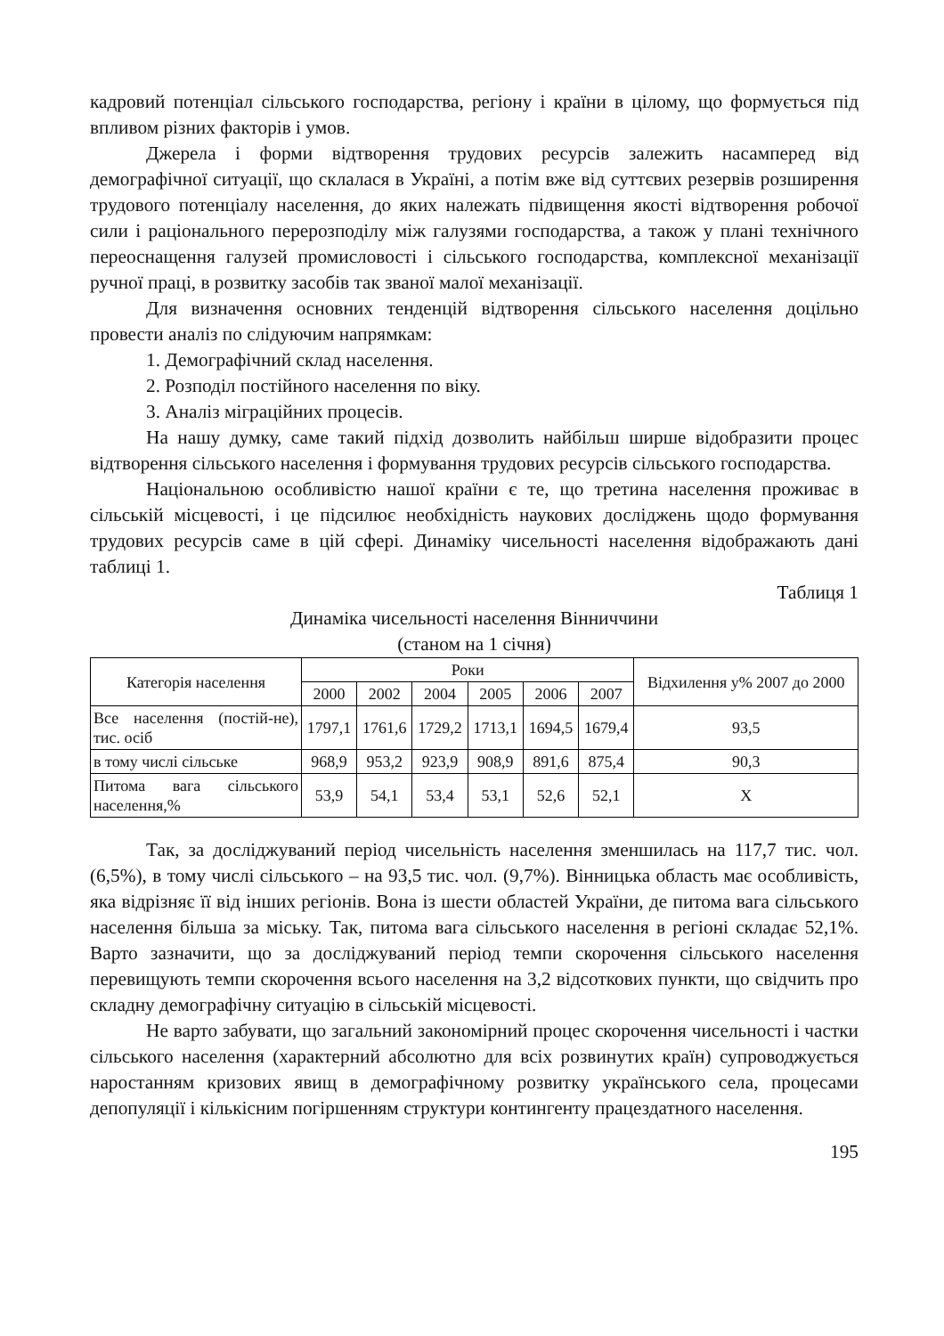кадровий потенціал сільського господарства, регіону і країни в цілому, що формується під впливом різних факторів і умов.
Джерела і форми відтворення трудових ресурсів залежить насамперед від демографічної ситуації, що склалася в Україні, а потім вже від суттєвих резервів розширення трудового потенціалу населення, до яких належать підвищення якості відтворення робочої сили і раціонального перерозподілу між галузями господарства, а також у плані технічного переоснащення галузей промисловості і сільського господарства, комплексної механізації ручної праці, в розвитку засобів так званої малої механізації.
Для визначення основних тенденцій відтворення сільського населення доцільно провести аналіз по слідуючим напрямкам:
1. Демографічний склад населення.
2. Розподіл постійного населення по віку.
3. Аналіз міграційних процесів.
На нашу думку, саме такий підхід дозволить найбільш ширше відобразити процес відтворення сільського населення і формування трудових ресурсів сільського господарства.
Національною особливістю нашої країни є те, що третина населення проживає в сільській місцевості, і це підсилює необхідність наукових досліджень щодо формування трудових ресурсів саме в цій сфері. Динаміку чисельності населення відображають дані таблиці 1.
Таблиця 1
Динаміка чисельності населення Вінниччини
(станом на 1 січня)
| Категорія населення | Роки | | | | | | Відхилення у% 2007 до 2000 |
| --- | --- | --- | --- | --- | --- | --- | --- |
| | 2000 | 2002 | 2004 | 2005 | 2006 | 2007 | |
| Все населення (постій-не), тис. осіб | 1797,1 | 1761,6 | 1729,2 | 1713,1 | 1694,5 | 1679,4 | 93,5 |
| в тому числі сільське | 968,9 | 953,2 | 923,9 | 908,9 | 891,6 | 875,4 | 90,3 |
| Питома вага сільського населення,% | 53,9 | 54,1 | 53,4 | 53,1 | 52,6 | 52,1 | Х |
Так, за досліджуваний період чисельність населення зменшилась на 117,7 тис. чол. (6,5%), в тому числі сільського – на 93,5 тис. чол. (9,7%). Вінницька область має особливість, яка відрізняє її від інших регіонів. Вона із шести областей України, де питома вага сільського населення більша за міську. Так, питома вага сільського населення в регіоні складає 52,1%. Варто зазначити, що за досліджуваний період темпи скорочення сільського населення перевищують темпи скорочення всього населення на 3,2 відсоткових пункти, що свідчить про складну демографічну ситуацію в сільській місцевості.
Не варто забувати, що загальний закономірний процес скорочення чисельності і частки сільського населення (характерний абсолютно для всіх розвинутих країн) супроводжується наростанням кризових явищ в демографічному розвитку українського села, процесами депопуляції і кількісним погіршенням структури контингенту працездатного населення.
195